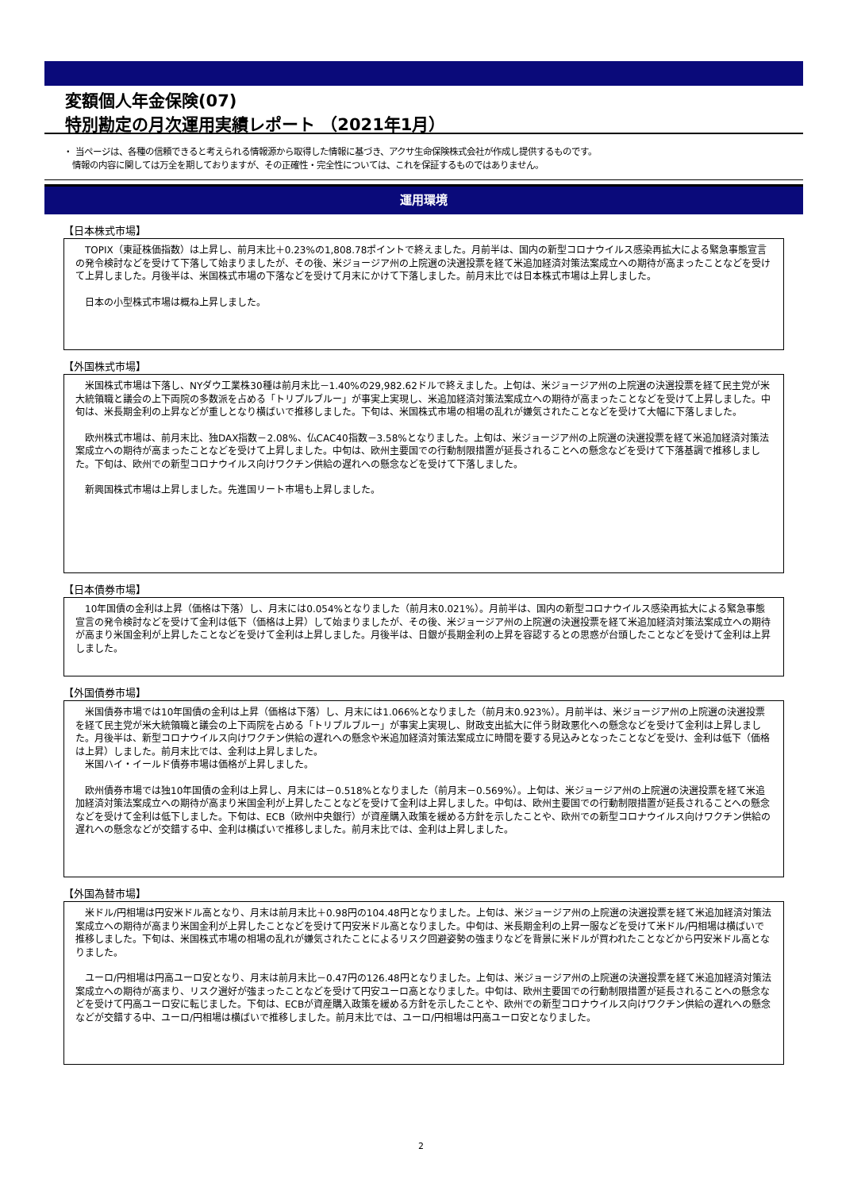変額個人年金保険(07)
特別勘定の月次運用実績レポート （2021年1月）
・ 当ページは、各種の信頼できると考えられる情報源から取得した情報に基づき、アクサ生命保険株式会社が作成し提供するものです。
　情報の内容に関しては万全を期しておりますが、その正確性・完全性については、これを保証するものではありません。
運用環境
【日本株式市場】
TOPIX（東証株価指数）は上昇し、前月末比＋0.23%の1,808.78ポイントで終えました。月前半は、国内の新型コロナウイルス感染再拡大による緊急事態宣言の発令検討などを受けて下落して始まりましたが、その後、米ジョージア州の上院選の決選投票を経て米追加経済対策法案成立への期待が高まったことなどを受けて上昇しました。月後半は、米国株式市場の下落などを受けて月末にかけて下落しました。前月末比では日本株式市場は上昇しました。
日本の小型株式市場は概ね上昇しました。
【外国株式市場】
米国株式市場は下落し、NYダウ工業株30種は前月末比－1.40%の29,982.62ドルで終えました。上旬は、米ジョージア州の上院選の決選投票を経て民主党が米大統領職と議会の上下両院の多数派を占める「トリプルブルー」が事実上実現し、米追加経済対策法案成立への期待が高まったことなどを受けて上昇しました。中旬は、米長期金利の上昇などが重しとなり横ばいで推移しました。下旬は、米国株式市場の相場の乱れが嫌気されたことなどを受けて大幅に下落しました。
欧州株式市場は、前月末比、独DAX指数－2.08%、仏CAC40指数－3.58%となりました。上旬は、米ジョージア州の上院選の決選投票を経て米追加経済対策法案成立への期待が高まったことなどを受けて上昇しました。中旬は、欧州主要国での行動制限措置が延長されることへの懸念などを受けて下落基調で推移しました。下旬は、欧州での新型コロナウイルス向けワクチン供給の遅れへの懸念などを受けて下落しました。
新興国株式市場は上昇しました。先進国リート市場も上昇しました。
【日本債券市場】
10年国債の金利は上昇（価格は下落）し、月末には0.054%となりました（前月末0.021%）。月前半は、国内の新型コロナウイルス感染再拡大による緊急事態宣言の発令検討などを受けて金利は低下（価格は上昇）して始まりましたが、その後、米ジョージア州の上院選の決選投票を経て米追加経済対策法案成立への期待が高まり米国金利が上昇したことなどを受けて金利は上昇しました。月後半は、日銀が長期金利の上昇を容認するとの思惑が台頭したことなどを受けて金利は上昇しました。
【外国債券市場】
米国債券市場では10年国債の金利は上昇（価格は下落）し、月末には1.066%となりました（前月末0.923%）。月前半は、米ジョージア州の上院選の決選投票を経て民主党が米大統領職と議会の上下両院を占める「トリプルブルー」が事実上実現し、財政支出拡大に伴う財政悪化への懸念などを受けて金利は上昇しました。月後半は、新型コロナウイルス向けワクチン供給の遅れへの懸念や米追加経済対策法案成立に時間を要する見込みとなったことなどを受け、金利は低下（価格は上昇）しました。前月末比では、金利は上昇しました。
米国ハイ・イールド債券市場は価格が上昇しました。
欧州債券市場では独10年国債の金利は上昇し、月末には－0.518%となりました（前月末－0.569%）。上旬は、米ジョージア州の上院選の決選投票を経て米追加経済対策法案成立への期待が高まり米国金利が上昇したことなどを受けて金利は上昇しました。中旬は、欧州主要国での行動制限措置が延長されることへの懸念などを受けて金利は低下しました。下旬は、ECB（欧州中央銀行）が資産購入政策を緩める方針を示したことや、欧州での新型コロナウイルス向けワクチン供給の遅れへの懸念などが交錯する中、金利は横ばいで推移しました。前月末比では、金利は上昇しました。
【外国為替市場】
米ドル/円相場は円安米ドル高となり、月末は前月末比＋0.98円の104.48円となりました。上旬は、米ジョージア州の上院選の決選投票を経て米追加経済対策法案成立への期待が高まり米国金利が上昇したことなどを受けて円安米ドル高となりました。中旬は、米長期金利の上昇一服などを受けて米ドル/円相場は横ばいで推移しました。下旬は、米国株式市場の相場の乱れが嫌気されたことによるリスク回避姿勢の強まりなどを背景に米ドルが買われたことなどから円安米ドル高となりました。
ユーロ/円相場は円高ユーロ安となり、月末は前月末比－0.47円の126.48円となりました。上旬は、米ジョージア州の上院選の決選投票を経て米追加経済対策法案成立への期待が高まり、リスク選好が強まったことなどを受けて円安ユーロ高となりました。中旬は、欧州主要国での行動制限措置が延長されることへの懸念などを受けて円高ユーロ安に転じました。下旬は、ECBが資産購入政策を緩める方針を示したことや、欧州での新型コロナウイルス向けワクチン供給の遅れへの懸念などが交錯する中、ユーロ/円相場は横ばいで推移しました。前月末比では、ユーロ/円相場は円高ユーロ安となりました。
2